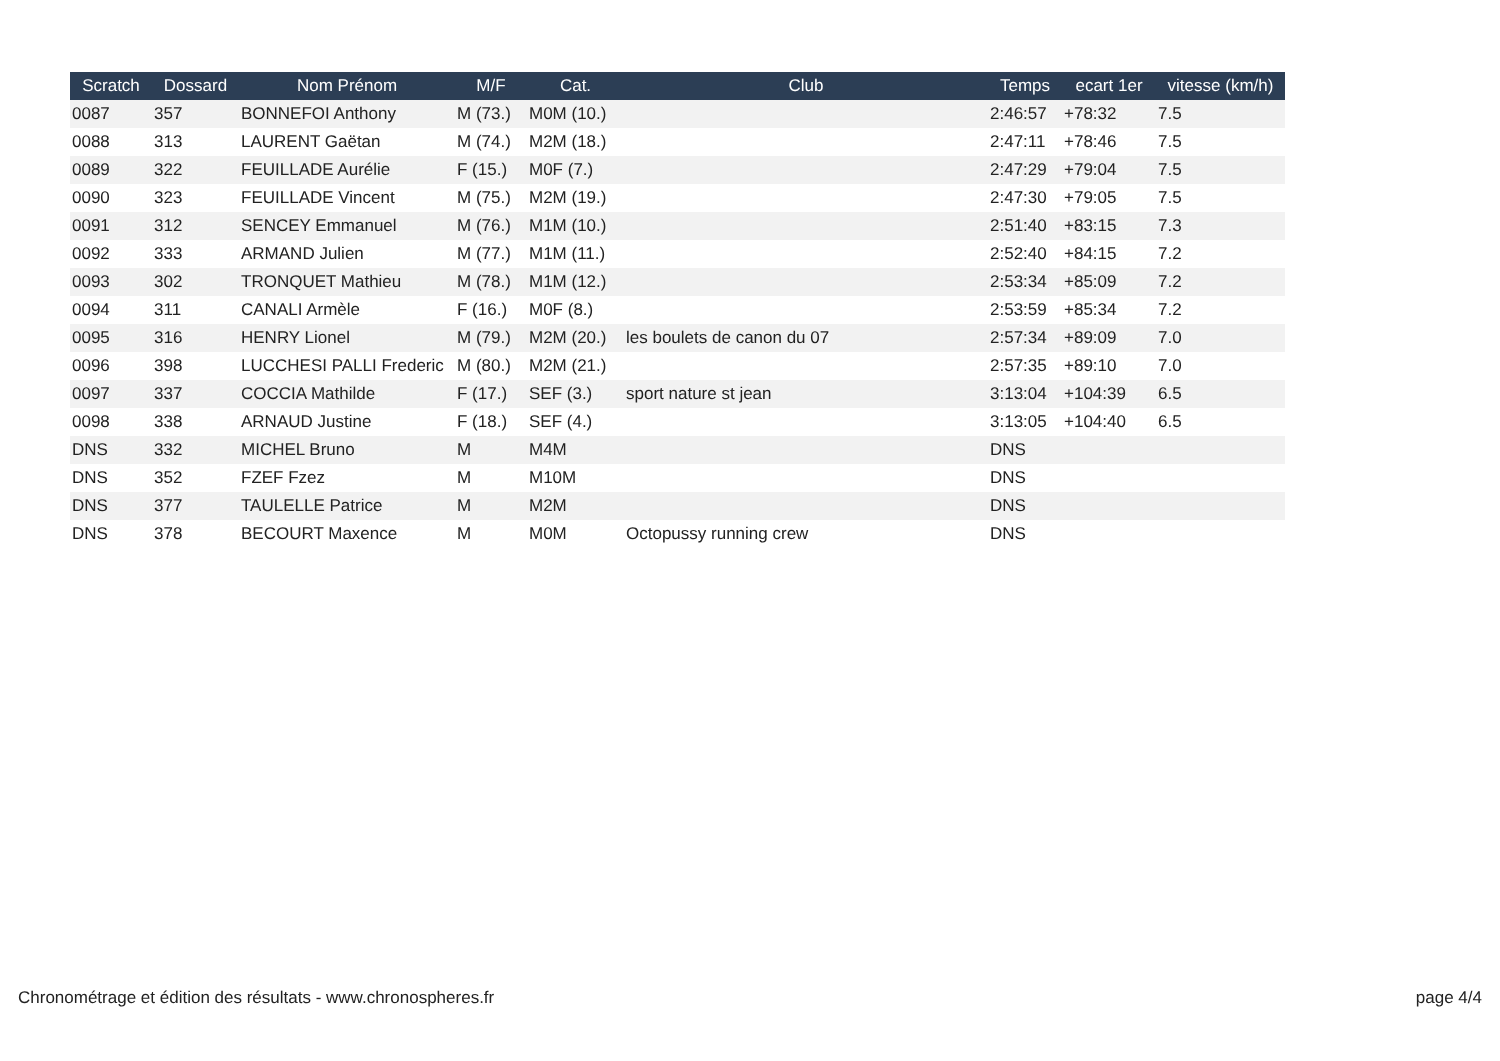| Scratch | Dossard | Nom Prénom | M/F | Cat. | Club | Temps | ecart 1er | vitesse (km/h) |
| --- | --- | --- | --- | --- | --- | --- | --- | --- |
| 0087 | 357 | BONNEFOI Anthony | M (73.) | M0M (10.) | | 2:46:57 | +78:32 | 7.5 |
| 0088 | 313 | LAURENT Gaëtan | M (74.) | M2M (18.) | | 2:47:11 | +78:46 | 7.5 |
| 0089 | 322 | FEUILLADE Aurélie | F (15.) | M0F (7.) | | 2:47:29 | +79:04 | 7.5 |
| 0090 | 323 | FEUILLADE Vincent | M (75.) | M2M (19.) | | 2:47:30 | +79:05 | 7.5 |
| 0091 | 312 | SENCEY Emmanuel | M (76.) | M1M (10.) | | 2:51:40 | +83:15 | 7.3 |
| 0092 | 333 | ARMAND Julien | M (77.) | M1M (11.) | | 2:52:40 | +84:15 | 7.2 |
| 0093 | 302 | TRONQUET Mathieu | M (78.) | M1M (12.) | | 2:53:34 | +85:09 | 7.2 |
| 0094 | 311 | CANALI Armèle | F (16.) | M0F (8.) | | 2:53:59 | +85:34 | 7.2 |
| 0095 | 316 | HENRY Lionel | M (79.) | M2M (20.) | les boulets de canon du 07 | 2:57:34 | +89:09 | 7.0 |
| 0096 | 398 | LUCCHESI PALLI Frederic | M (80.) | M2M (21.) | | 2:57:35 | +89:10 | 7.0 |
| 0097 | 337 | COCCIA Mathilde | F (17.) | SEF (3.) | sport nature st jean | 3:13:04 | +104:39 | 6.5 |
| 0098 | 338 | ARNAUD Justine | F (18.) | SEF (4.) | | 3:13:05 | +104:40 | 6.5 |
| DNS | 332 | MICHEL Bruno | M | M4M | | DNS | | |
| DNS | 352 | FZEF Fzez | M | M10M | | DNS | | |
| DNS | 377 | TAULELLE Patrice | M | M2M | | DNS | | |
| DNS | 378 | BECOURT Maxence | M | M0M | Octopussy running crew | DNS | | |
Chronométrage et édition des résultats - www.chronospheres.fr page 4/4